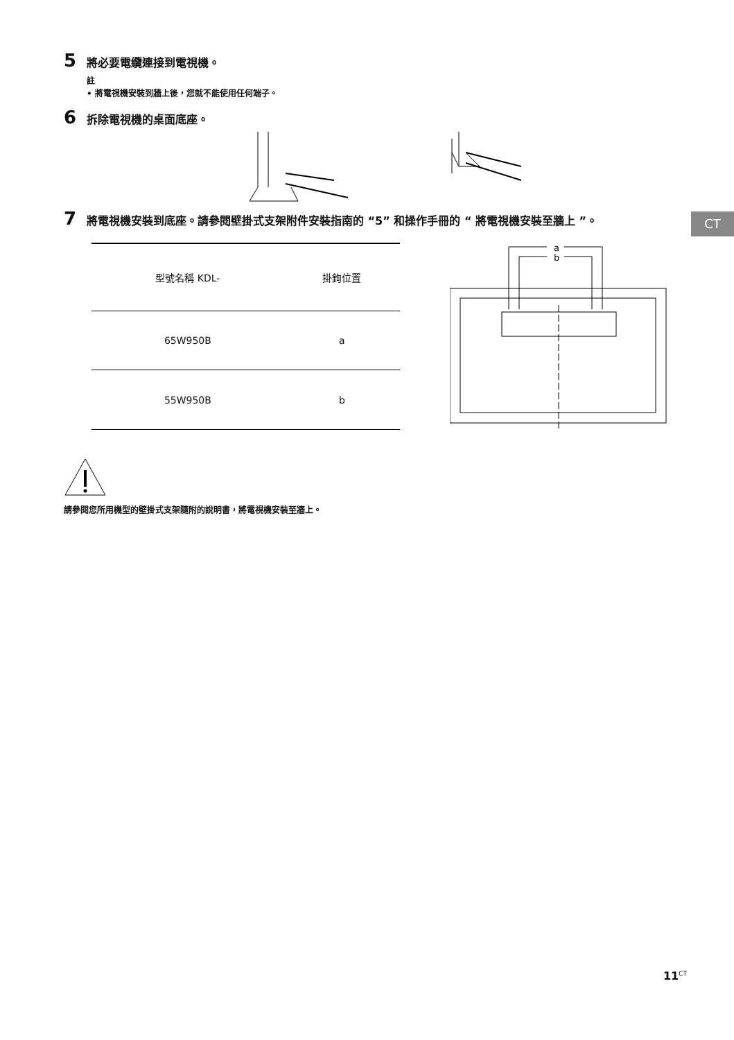5 將必要電纜連接到電視機。
註
• 將電視機安裝到牆上後，您就不能使用任何端子。
6 拆除電視機的桌面底座。
7 將電視機安裝到底座。請參閱壁掛式支架附件安裝指南的 “5” 和操作手冊的 “ 將電視機安裝至牆上 ”。
| 型號名稱 KDL- | 掛鉤位置 |
| --- | --- |
| 65W950B | a |
| 55W950B | b |
a
b
請參閱您所用機型的壁掛式支架隨附的說明書，將電視機安裝至牆上。
CT
11<sup>CT</sup>